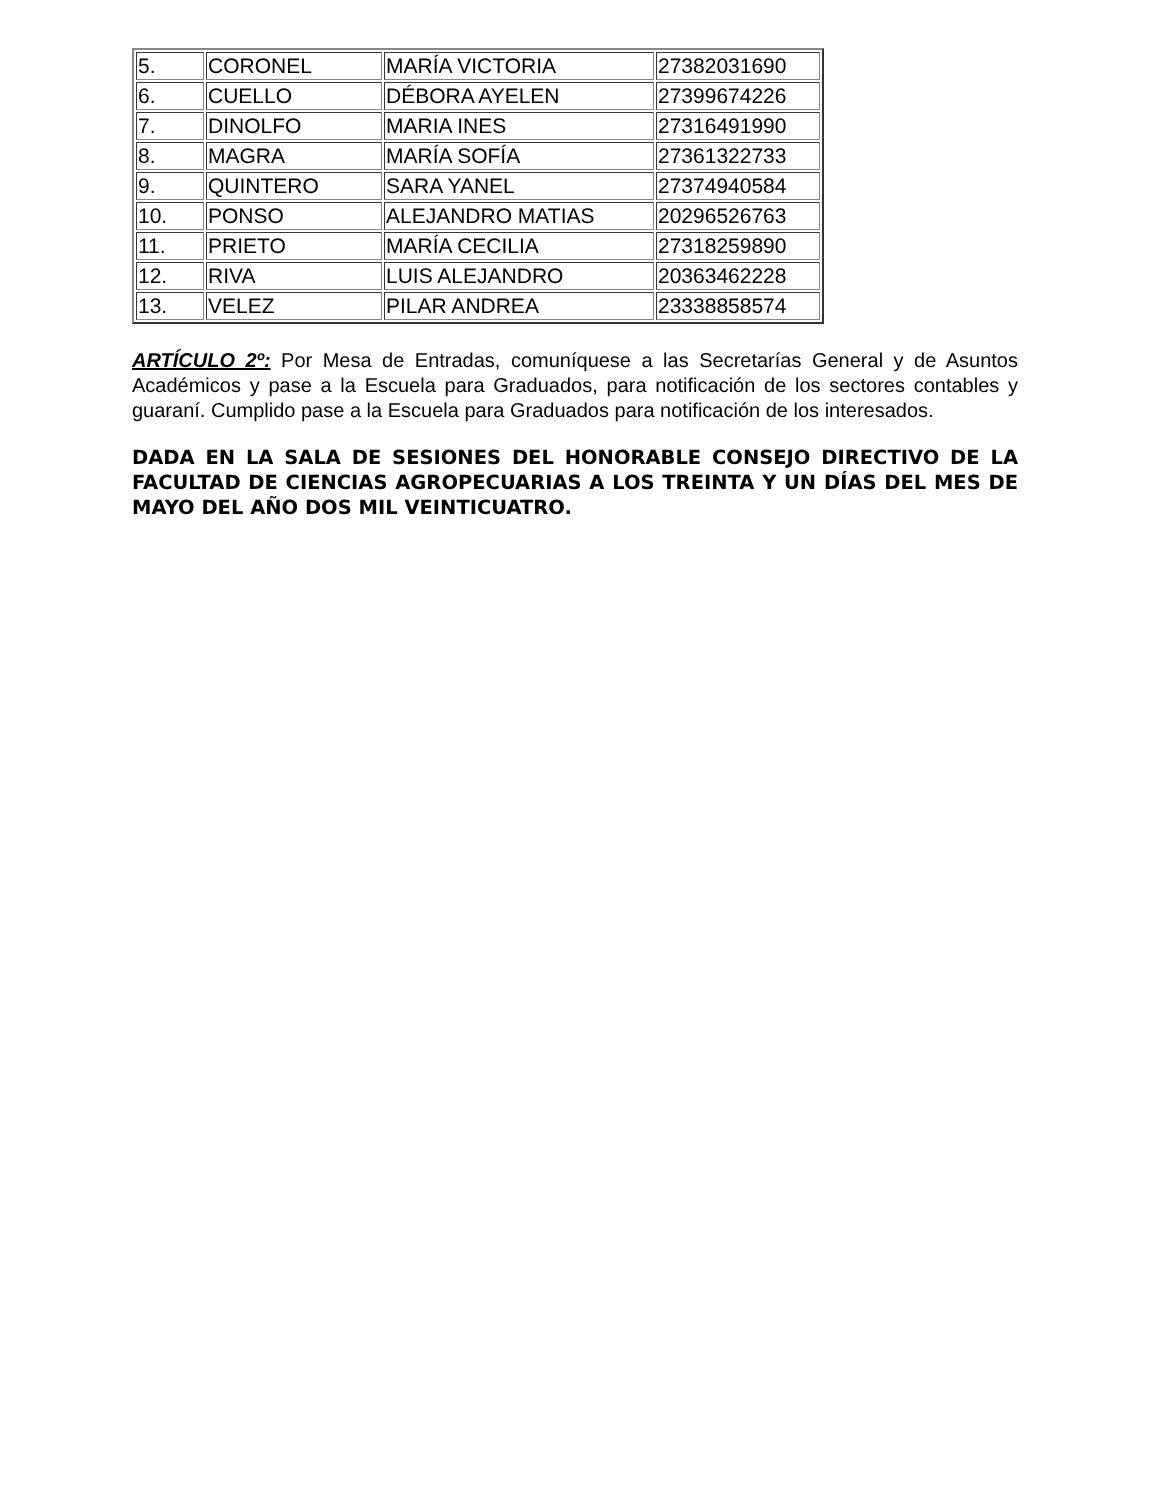| 5. | CORONEL | MARÍA VICTORIA | 27382031690 |
| 6. | CUELLO | DÉBORA AYELEN | 27399674226 |
| 7. | DINOLFO | MARIA INES | 27316491990 |
| 8. | MAGRA | MARÍA SOFÍA | 27361322733 |
| 9. | QUINTERO | SARA YANEL | 27374940584 |
| 10. | PONSO | ALEJANDRO MATIAS | 20296526763 |
| 11. | PRIETO | MARÍA CECILIA | 27318259890 |
| 12. | RIVA | LUIS ALEJANDRO | 20363462228 |
| 13. | VELEZ | PILAR ANDREA | 23338858574 |
ARTÍCULO 2º: Por Mesa de Entradas, comuníquese a las Secretarías General y de Asuntos Académicos y pase a la Escuela para Graduados, para notificación de los sectores contables y guaraní. Cumplido pase a la Escuela para Graduados para notificación de los interesados.
DADA EN LA SALA DE SESIONES DEL HONORABLE CONSEJO DIRECTIVO DE LA FACULTAD DE CIENCIAS AGROPECUARIAS A LOS TREINTA Y UN DÍAS DEL MES DE MAYO DEL AÑO DOS MIL VEINTICUATRO.